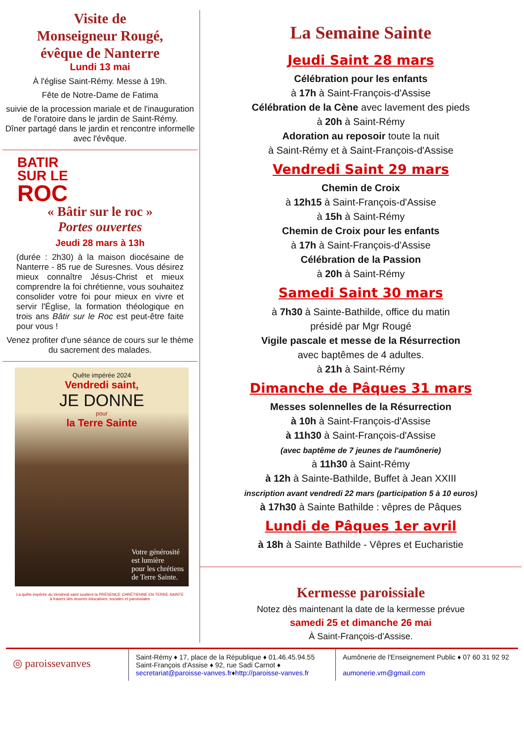Visite de
Monseigneur Rougé,
évêque de Nanterre
Lundi 13 mai
À l'église Saint-Rémy. Messe à 19h.
Fête de Notre-Dame de Fatima
suivie de la procession mariale et de l'inauguration de l'oratoire dans le jardin de Saint-Rémy.
Dîner partagé dans le jardin et rencontre informelle avec l'évêque.
BATIR
SUR LE
ROC
« Bâtir sur le roc »
Portes ouvertes
Jeudi 28 mars à 13h
(durée : 2h30) à la maison diocésaine de Nanterre - 85 rue de Suresnes. Vous désirez mieux connaître Jésus-Christ et mieux comprendre la foi chrétienne, vous souhaitez consolider votre foi pour mieux en vivre et servir l'Église, la formation théologique en trois ans Bâtir sur le Roc est peut-être faite pour vous !
Venez profiter d'une séance de cours sur le thème du sacrement des malades.
Quête impérée 2024
Vendredi saint,
JE DONNE
pour
la Terre Sainte
Votre générosité
est lumière
pour les chrétiens
de Terre Sainte.
La quête impérée du Vendredi saint soutient la PRÉSENCE CHRÉTIENNE EN TERRE SAINTE
à travers des œuvres éducatives, sociales et paroissiales
La Semaine Sainte
Jeudi Saint 28 mars
Célébration pour les enfants
à 17h à Saint-François-d'Assise
Célébration de la Cène avec lavement des pieds
à 20h à Saint-Rémy
Adoration au reposoir toute la nuit
à Saint-Rémy et à Saint-François-d'Assise
Vendredi Saint 29 mars
Chemin de Croix
à 12h15 à Saint-François-d'Assise
à 15h à Saint-Rémy
Chemin de Croix pour les enfants
à 17h à Saint-François-d'Assise
Célébration de la Passion
à 20h à Saint-Rémy
Samedi Saint 30 mars
à 7h30 à Sainte-Bathilde, office du matin
présidé par Mgr Rougé
Vigile pascale et messe de la Résurrection
avec baptêmes de 4 adultes.
à 21h à Saint-Rémy
Dimanche de Pâques 31 mars
Messes solennelles de la Résurrection
à 10h à Saint-François-d'Assise
à 11h30 à Saint-François-d'Assise
(avec baptême de 7 jeunes de l'aumônerie)
à 11h30 à Saint-Rémy
à 12h à Sainte-Bathilde, Buffet à Jean XXIII
inscription avant vendredi 22 mars (participation 5 à 10 euros)
à 17h30 à Sainte Bathilde : vêpres de Pâques
Lundi de Pâques 1er avril
à 18h à Sainte Bathilde - Vêpres et Eucharistie
Kermesse paroissiale
Notez dès maintenant la date de la kermesse prévue
samedi 25 et dimanche 26 mai
À Saint-François-d'Assise.
◎ paroissevanves
Saint-Rémy ♦ 17, place de la République ♦ 01.46.45.94.55
Saint-François d'Assise ♦ 92, rue Sadi Carnot ♦
secretariat@paroisse-vanves.fr♦http://paroisse-vanves.fr
Aumônerie de l'Enseignement Public ♦ 07 60 31 92 92
aumonerie.vm@gmail.com